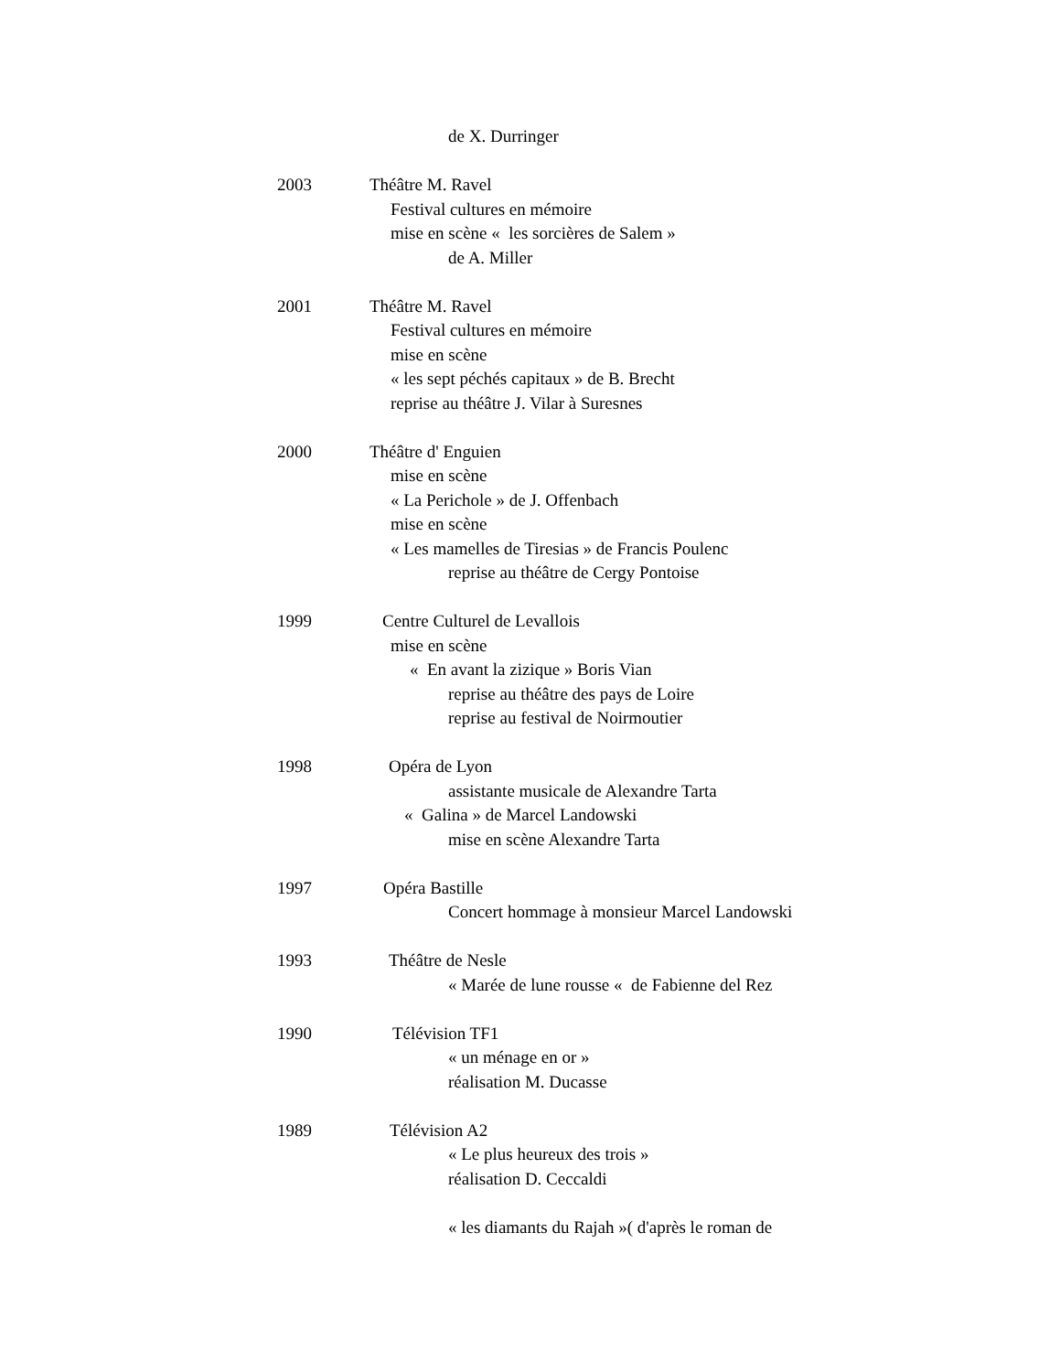de X. Durringer
2003 Théâtre M. Ravel
Festival cultures en mémoire
mise en scène « les sorcières de Salem »
de A. Miller
2001 Théâtre M. Ravel
Festival cultures en mémoire
mise en scène
« les sept péchés capitaux » de B. Brecht
reprise au théâtre J. Vilar à Suresnes
2000 Théâtre d' Enguien
mise en scène
« La Perichole » de J. Offenbach
mise en scène
« Les mamelles de Tiresias » de Francis Poulenc
reprise au théâtre de Cergy Pontoise
1999 Centre Culturel de Levallois
mise en scène
« En avant la zizique » Boris Vian
reprise au théâtre des pays de Loire
reprise au festival de Noirmoutier
1998 Opéra de Lyon
assistante musicale de Alexandre Tarta
« Galina » de Marcel Landowski
mise en scène Alexandre Tarta
1997 Opéra Bastille
Concert hommage à monsieur Marcel Landowski
1993 Théâtre de Nesle
« Marée de lune rousse « de Fabienne del Rez
1990 Télévision TF1
« un ménage en or »
réalisation M. Ducasse
1989 Télévision A2
« Le plus heureux des trois »
réalisation D. Ceccaldi
« les diamants du Rajah »( d'après le roman de